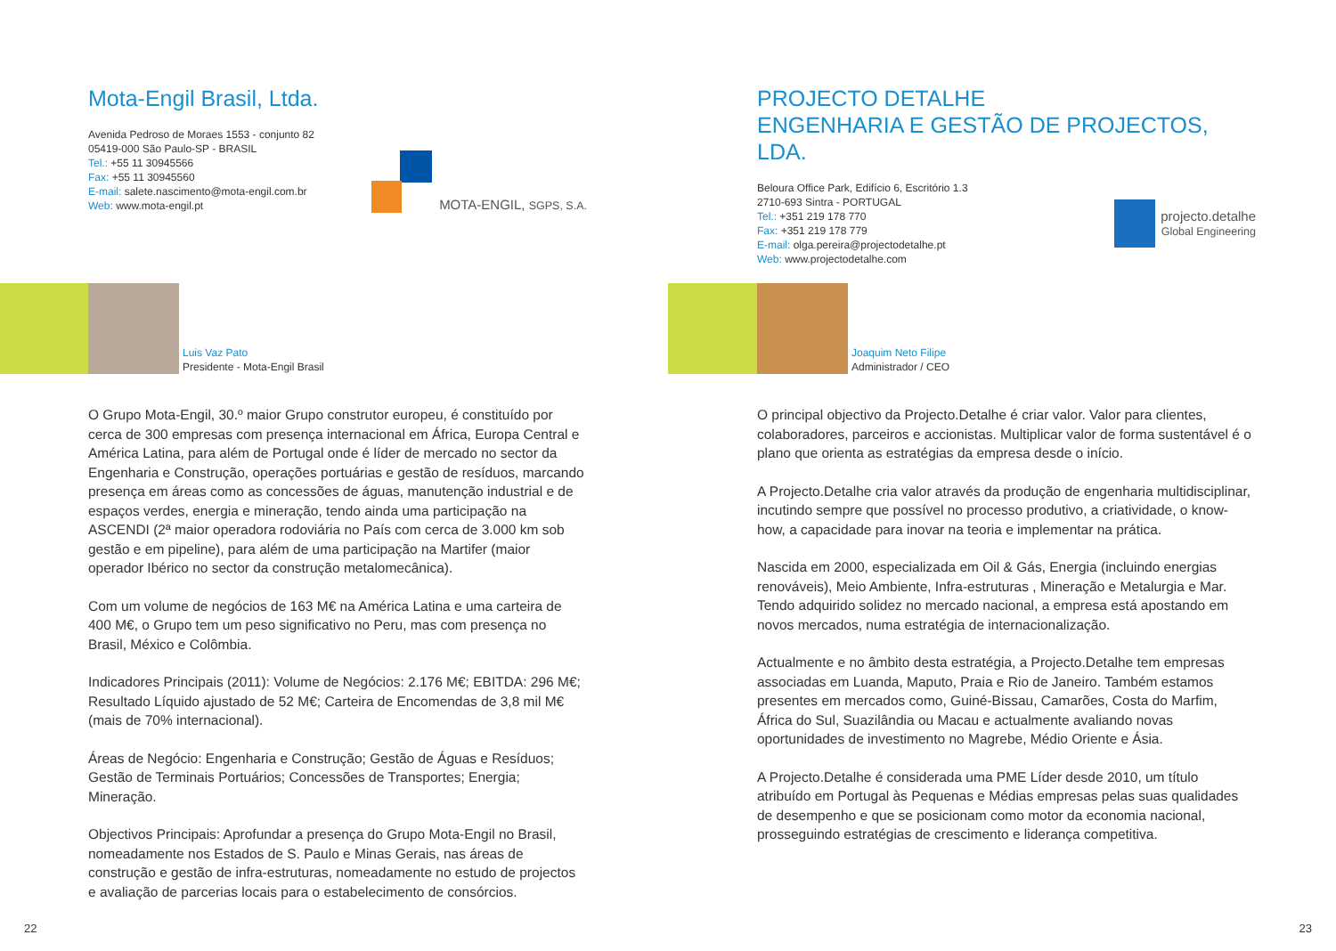Mota-Engil Brasil, Ltda.
Avenida Pedroso de Moraes 1553 - conjunto 82
05419-000 São Paulo-SP - BRASIL
Tel.: +55 11 30945566
Fax: +55 11 30945560
E-mail: salete.nascimento@mota-engil.com.br
Web: www.mota-engil.pt
MOTA-ENGIL, SGPS, S.A.
Luis Vaz Pato
Presidente - Mota-Engil Brasil
O Grupo Mota-Engil, 30.º maior Grupo construtor europeu, é constituído por cerca de 300 empresas com presença internacional em África, Europa Central e América Latina, para além de Portugal onde é líder de mercado no sector da Engenharia e Construção, operações portuárias e gestão de resíduos, marcando presença em áreas como as concessões de águas, manutenção industrial e de espaços verdes, energia e mineração, tendo ainda uma participação na ASCENDI (2ª maior operadora rodoviária no País com cerca de 3.000 km sob gestão e em pipeline), para além de uma participação na Martifer (maior operador Ibérico no sector da construção metalomecânica).
Com um volume de negócios de 163 M€ na América Latina e uma carteira de 400 M€, o Grupo tem um peso significativo no Peru, mas com presença no Brasil, México e Colômbia.
Indicadores Principais (2011): Volume de Negócios: 2.176 M€; EBITDA: 296 M€; Resultado Líquido ajustado de 52 M€; Carteira de Encomendas de 3,8 mil M€ (mais de 70% internacional).
Áreas de Negócio: Engenharia e Construção; Gestão de Águas e Resíduos; Gestão de Terminais Portuários; Concessões de Transportes; Energia; Mineração.
Objectivos Principais: Aprofundar a presença do Grupo Mota-Engil no Brasil, nomeadamente nos Estados de S. Paulo e Minas Gerais, nas áreas de construção e gestão de infra-estruturas, nomeadamente no estudo de projectos e avaliação de parcerias locais para o estabelecimento de consórcios.
22
PROJECTO DETALHE
ENGENHARIA E GESTÃO DE PROJECTOS, LDA.
Beloura Office Park, Edifício 6, Escritório 1.3
2710-693 Sintra - PORTUGAL
Tel.: +351 219 178 770
Fax: +351 219 178 779
E-mail: olga.pereira@projectodetalhe.pt
Web: www.projectodetalhe.com
projecto.detalhe
Global Engineering
Joaquim Neto Filipe
Administrador / CEO
O principal objectivo da Projecto.Detalhe é criar valor. Valor para clientes, colaboradores, parceiros e accionistas. Multiplicar valor de forma sustentável é o plano que orienta as estratégias da empresa desde o início.
A Projecto.Detalhe cria valor através da produção de engenharia multidisciplinar, incutindo sempre que possível no processo produtivo, a criatividade, o know-how, a capacidade para inovar na teoria e implementar na prática.
Nascida em 2000, especializada em Oil & Gás, Energia (incluindo energias renováveis), Meio Ambiente, Infra-estruturas , Mineração e Metalurgia e Mar. Tendo adquirido solidez no mercado nacional, a empresa está apostando em novos mercados, numa estratégia de internacionalização.
Actualmente e no âmbito desta estratégia, a Projecto.Detalhe tem empresas associadas em Luanda, Maputo, Praia e Rio de Janeiro. Também estamos presentes em mercados como, Guiné-Bissau, Camarões, Costa do Marfim, África do Sul, Suazilândia ou Macau e actualmente avaliando novas oportunidades de investimento no Magrebe, Médio Oriente e Ásia.
A Projecto.Detalhe é considerada uma PME Líder desde 2010, um título atribuído em Portugal às Pequenas e Médias empresas pelas suas qualidades de desempenho e que se posicionam como motor da economia nacional, prosseguindo estratégias de crescimento e liderança competitiva.
23